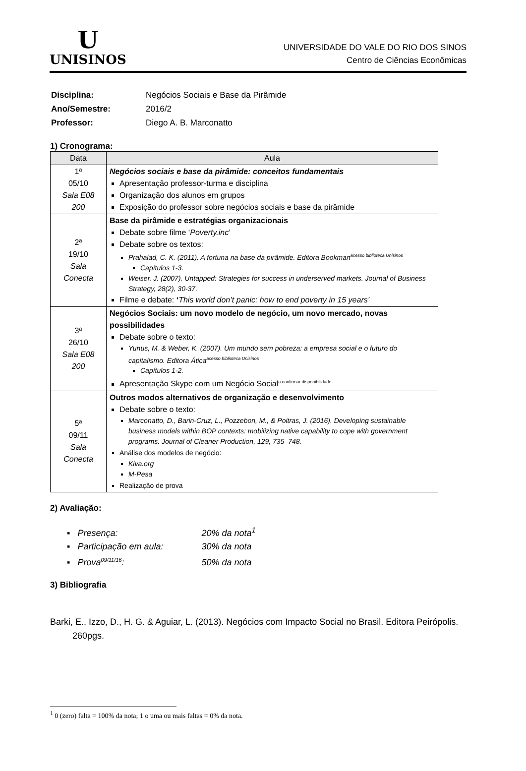U
UNISINOS
UNIVERSIDADE DO VALE DO RIO DOS SINOS
Centro de Ciências Econômicas
| Disciplina: | Negócios Sociais e Base da Pirâmide |
| Ano/Semestre: | 2016/2 |
| Professor: | Diego A. B. Marconatto |
1) Cronograma:
| Data | Aula |
| --- | --- |
| 1ª 05/10 Sala E08 200 | Negócios sociais e base da pirâmide: conceitos fundamentais Apresentação professor-turma e disciplina Organização dos alunos em grupos Exposição do professor sobre negócios sociais e base da pirâmide |
| 2ª 19/10 Sala Conecta | Base da pirâmide e estratégias organizacionais Debate sobre filme ‘ Poverty.inc ’ Debate sobre os textos: Prahalad, C. K. (2011). A fortuna na base da pirâmide. Editora Bookman<sup>acesso biblioteca Unisinos</sup> Capítulos 1-3. Weiser, J. (2007). Untapped: Strategies for success in underserved markets. Journal of Business Strategy, 28(2), 30-37. Filme e debate: ‘ This world don’t panic: how to end poverty in 15 years’ |
| 3ª 26/10 Sala E08 200 | Negócios Sociais: um novo modelo de negócio, um novo mercado, novas possibilidades Debate sobre o texto: Yunus, M. & Weber, K. (2007). Um mundo sem pobreza: a empresa social e o futuro do capitalismo. Editora Ática<sup>acesso biblioteca Unisinos</sup> Capítulos 1-2. Apresentação Skype com um Negócio Social<sup>a confirmar disponibilidade</sup> |
| 5ª 09/11 Sala Conecta | Outros modos alternativos de organização e desenvolvimento Debate sobre o texto: Marconatto, D., Barin-Cruz, L., Pozzebon, M., & Poitras, J. (2016). Developing sustainable business models within BOP contexts: mobilizing native capability to cope with government programs. Journal of Cleaner Production, 129, 735–748. Análise dos modelos de negócio: Kiva.org M-Pesa Realização de prova |
2) Avaliação:
▪ Presença: 20% da nota<sup>1</sup>
▪ Participação em aula: 30% da nota
▪ Prova<sup>09/11/16</sup>: 50% da nota
3) Bibliografia
Barki, E., Izzo, D., H. G. & Aguiar, L. (2013). Negócios com Impacto Social no Brasil. Editora Peirópolis. 260pgs.
<sup>1</sup> 0 (zero) falta = 100% da nota; 1 o uma ou mais faltas = 0% da nota.